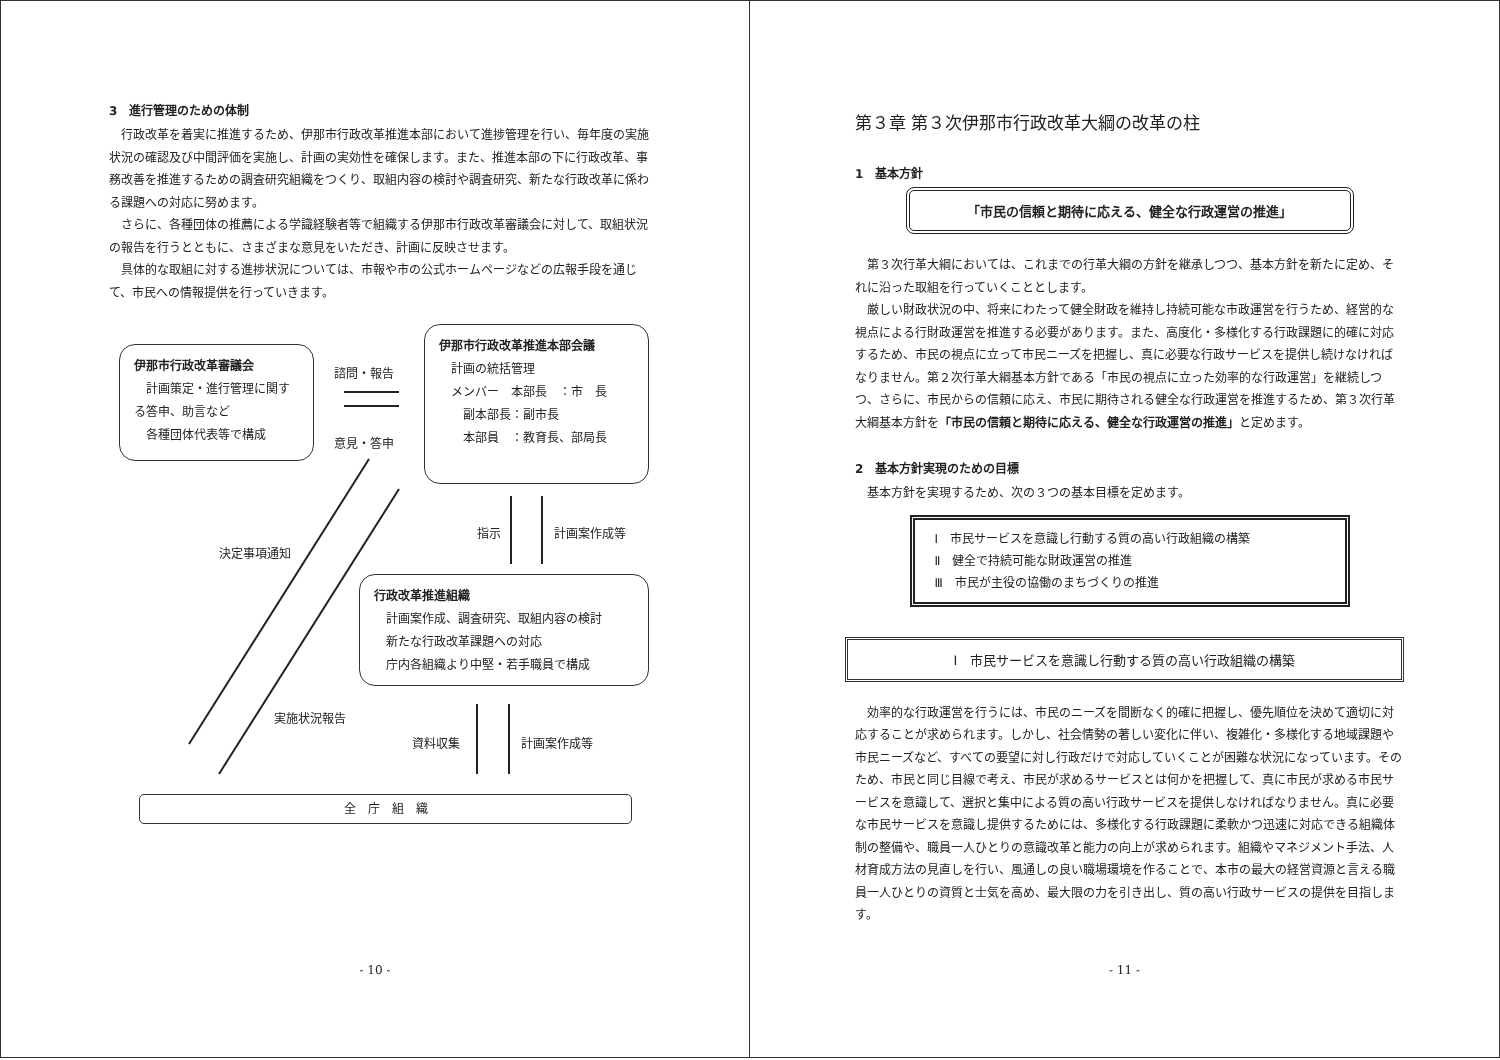3　進行管理のための体制
行政改革を着実に推進するため、伊那市行政改革推進本部において進捗管理を行い、毎年度の実施状況の確認及び中間評価を実施し、計画の実効性を確保します。また、推進本部の下に行政改革、事務改善を推進するための調査研究組織をつくり、取組内容の検討や調査研究、新たな行政改革に係わる課題への対応に努めます。
さらに、各種団体の推薦による学識経験者等で組織する伊那市行政改革審議会に対して、取組状況の報告を行うとともに、さまざまな意見をいただき、計画に反映させます。
具体的な取組に対する進捗状況については、市報や市の公式ホームページなどの広報手段を通じて、市民への情報提供を行っていきます。
伊那市行政改革審議会
　計画策定・進行管理に関する答申、助言など
　各種団体代表等で構成
諮問・報告
意見・答申
伊那市行政改革推進本部会議
　計画の統括管理
　メンバー　本部長　：市　長
　　副本部長：副市長
　　本部員　：教育長、部局長
指示 計画案作成等
決定事項通知
行政改革推進組織
　計画案作成、調査研究、取組内容の検討
　新たな行政改革課題への対応
　庁内各組織より中堅・若手職員で構成
実施状況報告
資料収集 計画案作成等
全　庁　組　織
- 10 -
第３章 第３次伊那市行政改革大綱の改革の柱
1　基本方針
「市民の信頼と期待に応える、健全な行政運営の推進」
第３次行革大綱においては、これまでの行革大綱の方針を継承しつつ、基本方針を新たに定め、それに沿った取組を行っていくこととします。
厳しい財政状況の中、将来にわたって健全財政を維持し持続可能な市政運営を行うため、経営的な視点による行財政運営を推進する必要があります。また、高度化・多様化する行政課題に的確に対応するため、市民の視点に立って市民ニーズを把握し、真に必要な行政サービスを提供し続けなければなりません。第２次行革大綱基本方針である「市民の視点に立った効率的な行政運営」を継続しつつ、さらに、市民からの信頼に応え、市民に期待される健全な行政運営を推進するため、第３次行革大綱基本方針を「市民の信頼と期待に応える、健全な行政運営の推進」と定めます。
2　基本方針実現のための目標
基本方針を実現するため、次の３つの基本目標を定めます。
Ⅰ　市民サービスを意識し行動する質の高い行政組織の構築
Ⅱ　健全で持続可能な財政運営の推進
Ⅲ　市民が主役の協働のまちづくりの推進
Ⅰ　市民サービスを意識し行動する質の高い行政組織の構築
効率的な行政運営を行うには、市民のニーズを間断なく的確に把握し、優先順位を決めて適切に対応することが求められます。しかし、社会情勢の著しい変化に伴い、複雑化・多様化する地域課題や市民ニーズなど、すべての要望に対し行政だけで対応していくことが困難な状況になっています。そのため、市民と同じ目線で考え、市民が求めるサービスとは何かを把握して、真に市民が求める市民サービスを意識して、選択と集中による質の高い行政サービスを提供しなければなりません。真に必要な市民サービスを意識し提供するためには、多様化する行政課題に柔軟かつ迅速に対応できる組織体制の整備や、職員一人ひとりの意識改革と能力の向上が求められます。組織やマネジメント手法、人材育成方法の見直しを行い、風通しの良い職場環境を作ることで、本市の最大の経営資源と言える職員一人ひとりの資質と士気を高め、最大限の力を引き出し、質の高い行政サービスの提供を目指します。
- 11 -